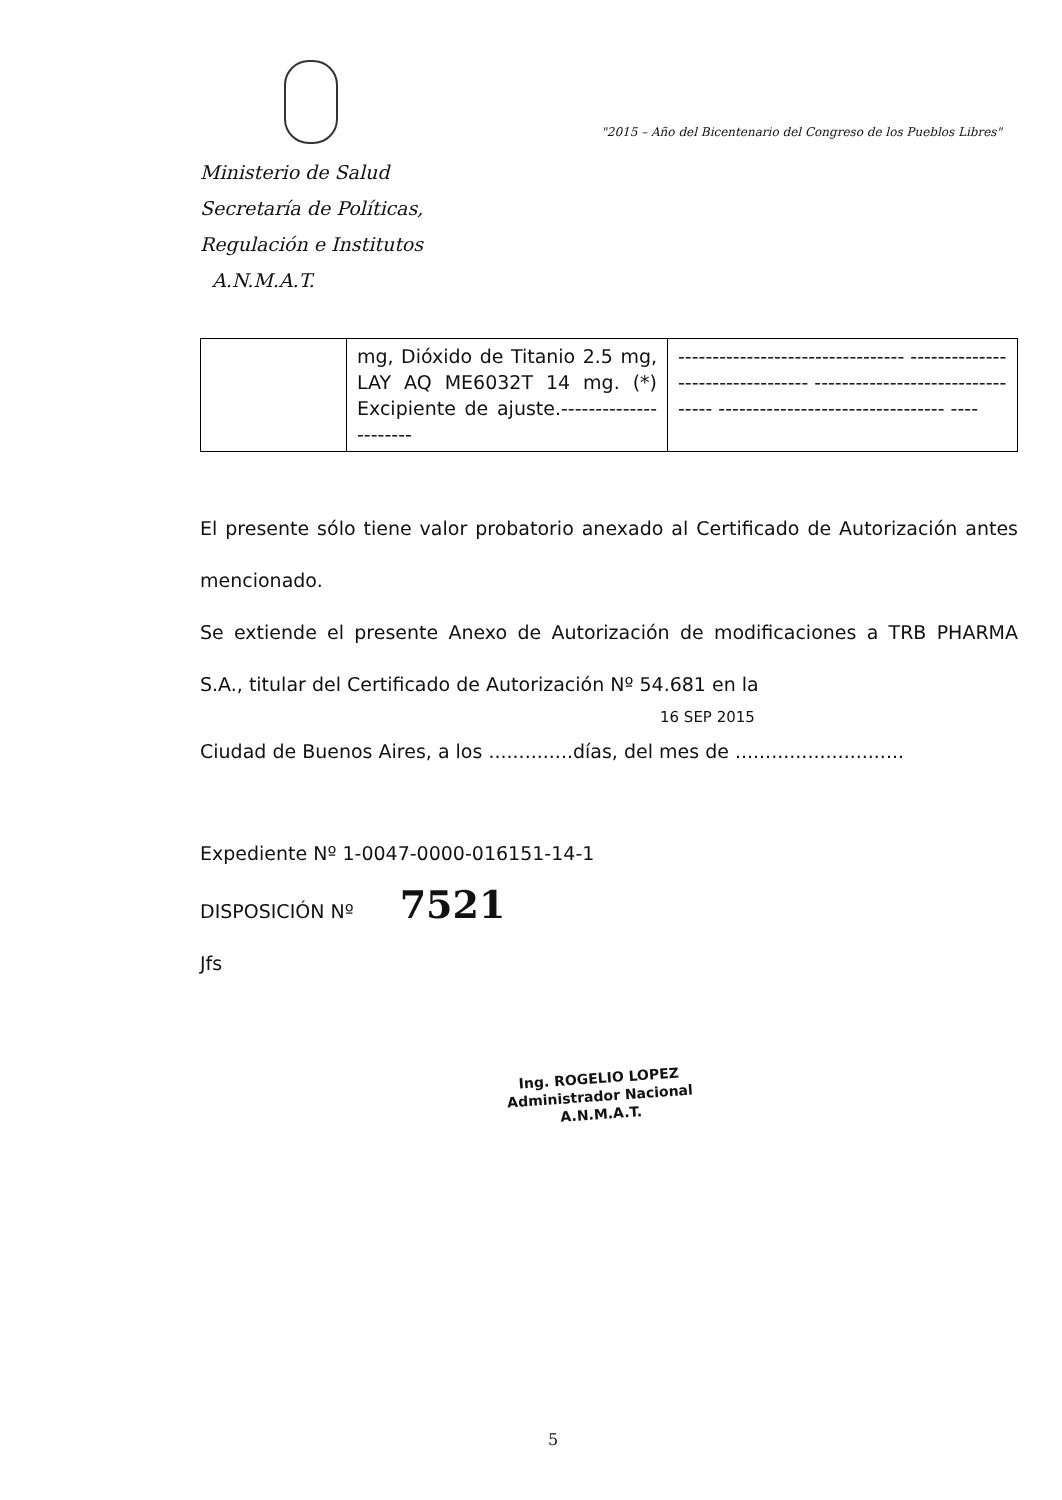"2015 – Año del Bicentenario del Congreso de los Pueblos Libres"
Ministerio de Salud
Secretaría de Políticas,
Regulación e Institutos
A.N.M.A.T.
| | mg, Dióxido de Titanio 2.5 mg, LAY AQ ME6032T 14 mg. (*) Excipiente de ajuste.---------------------- | --------------------------------- --------------------------------- --------------------------------- --------------------------------- ---- |
El presente sólo tiene valor probatorio anexado al Certificado de Autorización antes mencionado.
Se extiende el presente Anexo de Autorización de modificaciones a TRB PHARMA S.A., titular del Certificado de Autorización Nº 54.681 en la
16 SEP 2015
Ciudad de Buenos Aires, a los ..............días, del mes de ............................
Expediente Nº 1-0047-0000-016151-14-1
DISPOSICIÓN Nº 7521
Jfs
Ing. ROGELIO LOPEZ
Administrador Nacional
A.N.M.A.T.
5